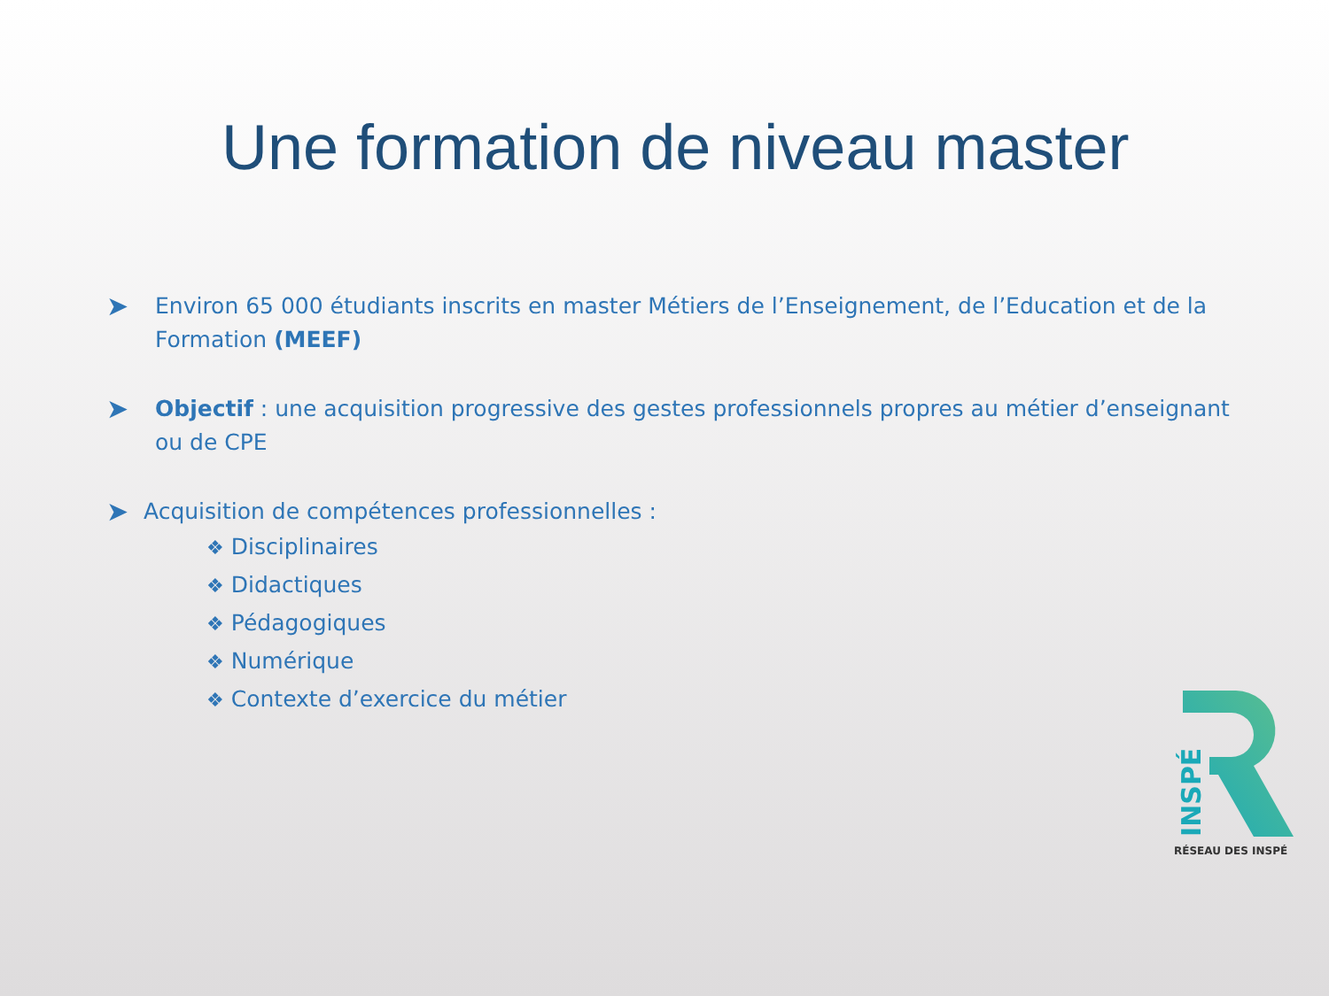Une formation de niveau master
➤
Environ 65 000 étudiants inscrits en master Métiers de l’Enseignement, de l’Education et de la Formation (MEEF)
➤
Objectif : une acquisition progressive des gestes professionnels propres au métier d’enseignant ou de CPE
➤
Acquisition de compétences professionnelles :
❖ Disciplinaires
❖ Didactiques
❖ Pédagogiques
❖ Numérique
❖ Contexte d’exercice du métier
INSPÉ
RÉSEAU DES INSPÉ